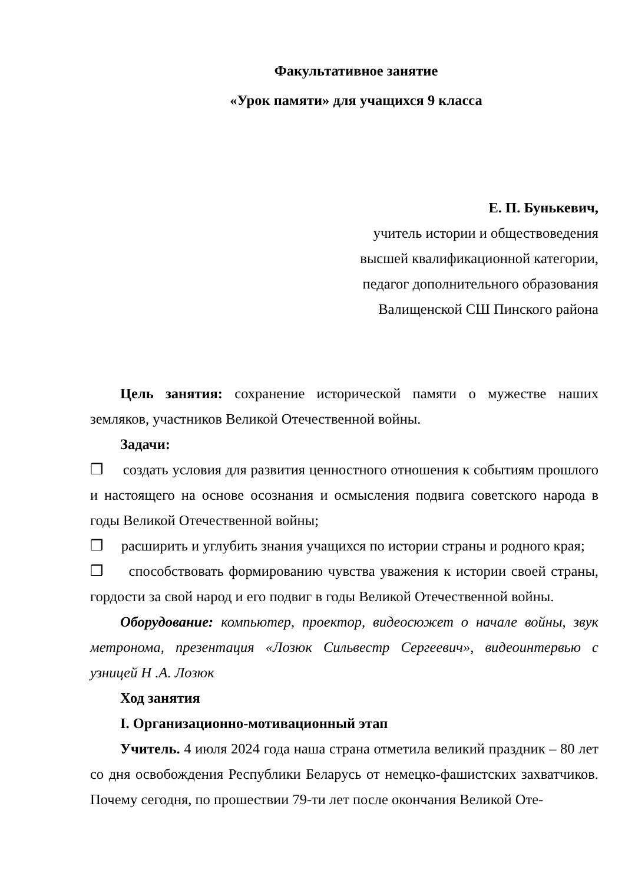Факультативное занятие
«Урок памяти» для учащихся 9 класса
Е. П. Бунькевич,
учитель истории и обществоведения
высшей квалификационной категории,
педагог дополнительного образования
Валищенской СШ Пинского района
Цель занятия: сохранение исторической памяти о мужестве наших земляков, участников Великой Отечественной войны.
Задачи:
❒ создать условия для развития ценностного отношения к событиям прошлого и настоящего на основе осознания и осмысления подвига советского народа в годы Великой Отечественной войны;
❒ расширить и углубить знания учащихся по истории страны и родного края;
❒ способствовать формированию чувства уважения к истории своей страны, гордости за свой народ и его подвиг в годы Великой Отечественной войны.
Оборудование: компьютер, проектор, видеосюжет о начале войны, звук метронома, презентация «Лозюк Сильвестр Сергеевич», видеоинтервью с узницей Н .А. Лозюк
Ход занятия
I. Организационно-мотивационный этап
Учитель. 4 июля 2024 года наша страна отметила великий праздник – 80 лет со дня освобождения Республики Беларусь от немецко-фашистских захватчиков. Почему сегодня, по прошествии 79-ти лет после окончания Великой Оте-